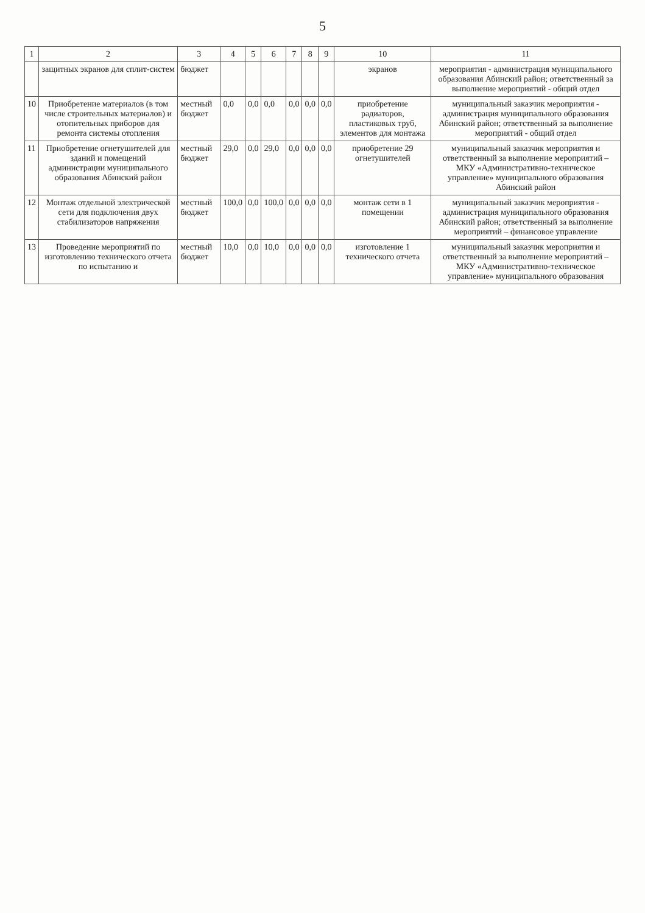5
| 1 | 2 | 3 | 4 | 5 | 6 | 7 | 8 | 9 | 10 | 11 |
| --- | --- | --- | --- | --- | --- | --- | --- | --- | --- | --- |
| | защитных экранов для сплит-систем | бюджет | | | | | | | экранов | мероприятия - администрация муниципального образования Абинский район; ответственный за выполнение мероприятий - общий отдел |
| 10 | Приобретение материалов (в том числе строительных материалов) и отопительных приборов для ремонта системы отопления | местный бюджет | 0,0 | 0,0 | 0,0 | 0,0 | 0,0 | 0,0 | приобретение радиаторов, пластиковых труб, элементов для монтажа | муниципальный заказчик мероприятия - администрация муниципального образования Абинский район; ответственный за выполнение мероприятий - общий отдел |
| 11 | Приобретение огнетушителей для зданий и помещений администрации муниципального образования Абинский район | местный бюджет | 29,0 | 0,0 | 29,0 | 0,0 | 0,0 | 0,0 | приобретение 29 огнетушителей | муниципальный заказчик мероприятия и ответственный за выполнение мероприятий – МКУ «Административно-техническое управление» муниципального образования Абинский район |
| 12 | Монтаж отдельной электрической сети для подключения двух стабилизаторов напряжения | местный бюджет | 100,0 | 0,0 | 100,0 | 0,0 | 0,0 | 0,0 | монтаж сети в 1 помещении | муниципальный заказчик мероприятия - администрация муниципального образования Абинский район; ответственный за выполнение мероприятий – финансовое управление |
| 13 | Проведение мероприятий по изготовлению технического отчета по испытанию и | местный бюджет | 10,0 | 0,0 | 10,0 | 0,0 | 0,0 | 0,0 | изготовление 1 технического отчета | муниципальный заказчик мероприятия и ответственный за выполнение мероприятий – МКУ «Административно-техническое управление» муниципального образования |